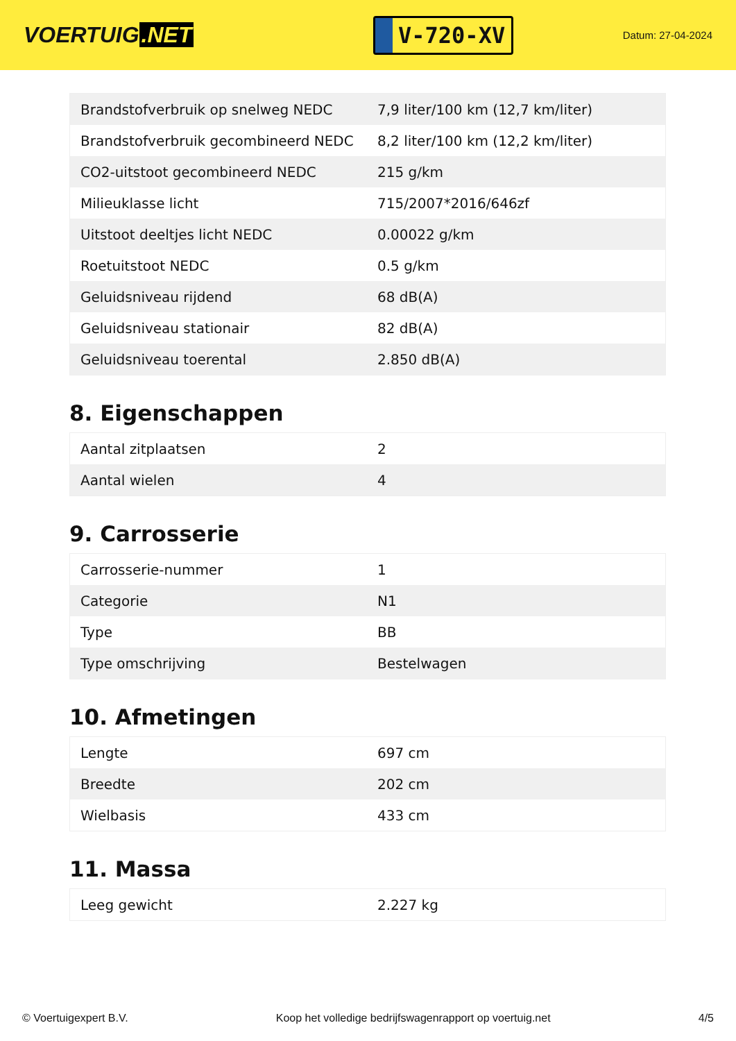VOERTUIG.NET
V-720-XV
Datum: 27-04-2024
| Brandstofverbruik op snelweg NEDC | 7,9 liter/100 km (12,7 km/liter) |
| Brandstofverbruik gecombineerd NEDC | 8,2 liter/100 km (12,2 km/liter) |
| CO2-uitstoot gecombineerd NEDC | 215 g/km |
| Milieuklasse licht | 715/2007*2016/646zf |
| Uitstoot deeltjes licht NEDC | 0.00022 g/km |
| Roetuitstoot NEDC | 0.5 g/km |
| Geluidsniveau rijdend | 68 dB(A) |
| Geluidsniveau stationair | 82 dB(A) |
| Geluidsniveau toerental | 2.850 dB(A) |
8. Eigenschappen
| Aantal zitplaatsen | 2 |
| Aantal wielen | 4 |
9. Carrosserie
| Carrosserie-nummer | 1 |
| Categorie | N1 |
| Type | BB |
| Type omschrijving | Bestelwagen |
10. Afmetingen
| Lengte | 697 cm |
| Breedte | 202 cm |
| Wielbasis | 433 cm |
11. Massa
| Leeg gewicht | 2.227 kg |
© Voertuigexpert B.V. Koop het volledige bedrijfswagenrapport op voertuig.net 4/5